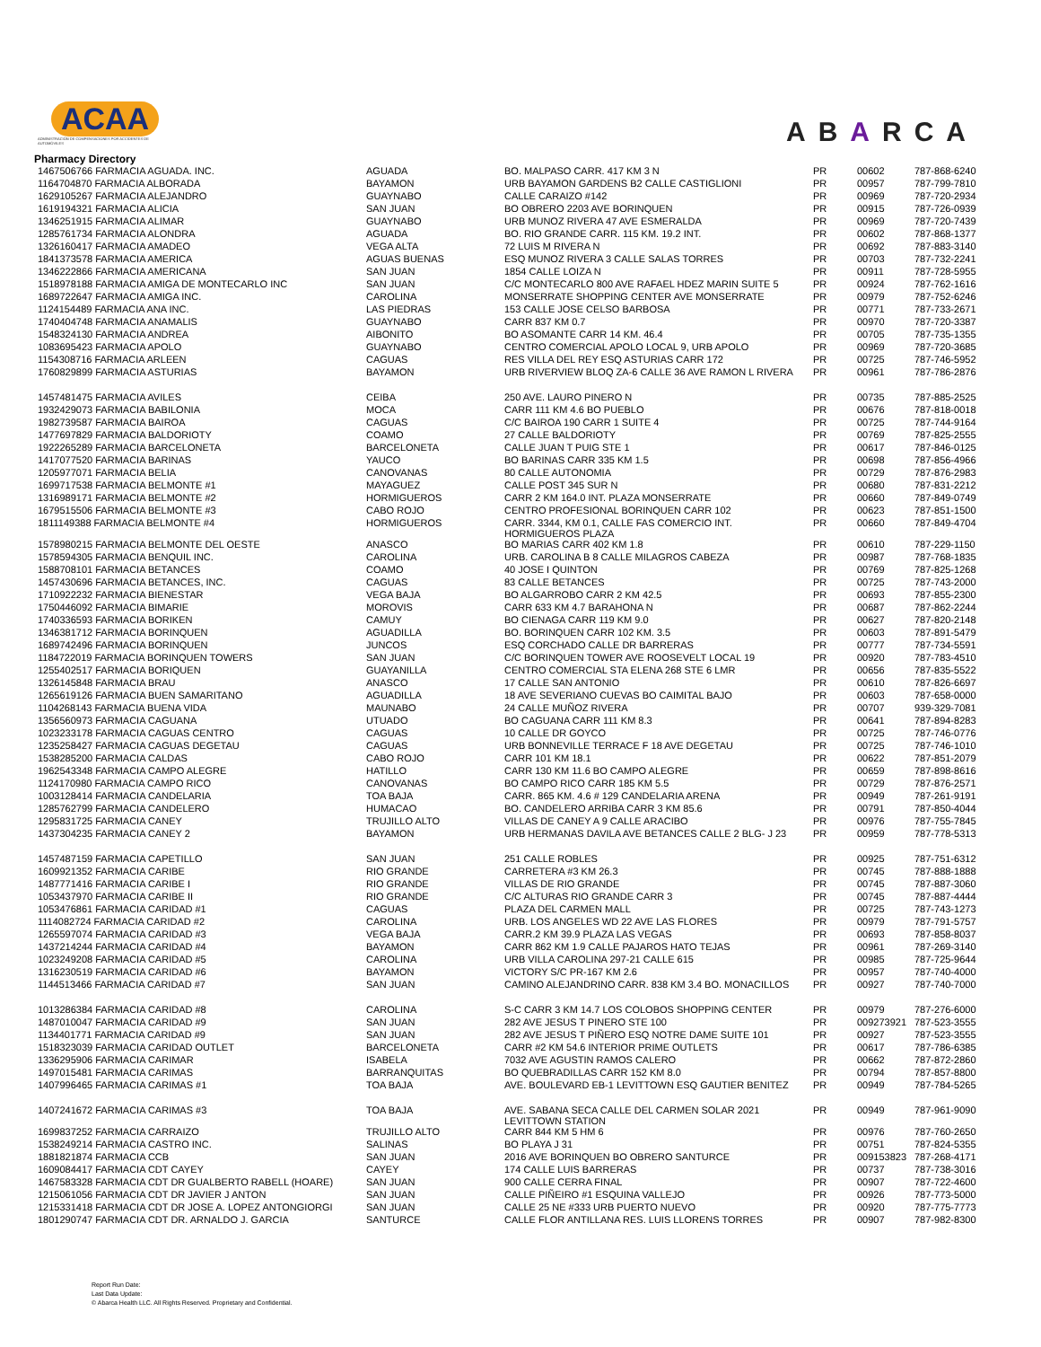ACAA
ADMINISTRACIÓN DE COMPENSACIONES POR ACCIDENTES DE AUTOMÓVILES
ABARCA
Pharmacy Directory
| 1467506766 FARMACIA AGUADA. INC. | AGUADA | BO. MALPASO CARR. 417 KM 3 N | PR | 00602 | 787-868-6240 |
| 1164704870 FARMACIA ALBORADA | BAYAMON | URB BAYAMON GARDENS B2 CALLE CASTIGLIONI | PR | 00957 | 787-799-7810 |
| 1629105267 FARMACIA ALEJANDRO | GUAYNABO | CALLE CARAIZO #142 | PR | 00969 | 787-720-2934 |
| 1619194321 FARMACIA ALICIA | SAN JUAN | BO OBRERO 2203 AVE BORINQUEN | PR | 00915 | 787-726-0939 |
| 1346251915 FARMACIA ALIMAR | GUAYNABO | URB MUNOZ RIVERA 47 AVE ESMERALDA | PR | 00969 | 787-720-7439 |
| 1285761734 FARMACIA ALONDRA | AGUADA | BO. RIO GRANDE CARR. 115 KM. 19.2 INT. | PR | 00602 | 787-868-1377 |
| 1326160417 FARMACIA AMADEO | VEGA ALTA | 72 LUIS M RIVERA N | PR | 00692 | 787-883-3140 |
| 1841373578 FARMACIA AMERICA | AGUAS BUENAS | ESQ MUNOZ RIVERA 3 CALLE SALAS TORRES | PR | 00703 | 787-732-2241 |
| 1346222866 FARMACIA AMERICANA | SAN JUAN | 1854 CALLE LOIZA N | PR | 00911 | 787-728-5955 |
| 1518978188 FARMACIA AMIGA DE MONTECARLO INC | SAN JUAN | C/C MONTECARLO 800 AVE RAFAEL HDEZ MARIN SUITE 5 | PR | 00924 | 787-762-1616 |
| 1689722647 FARMACIA AMIGA INC. | CAROLINA | MONSERRATE SHOPPING CENTER AVE MONSERRATE | PR | 00979 | 787-752-6246 |
| 1124154489 FARMACIA ANA INC. | LAS PIEDRAS | 153 CALLE JOSE CELSO BARBOSA | PR | 00771 | 787-733-2671 |
| 1740404748 FARMACIA ANAMALIS | GUAYNABO | CARR 837 KM 0.7 | PR | 00970 | 787-720-3387 |
| 1548324130 FARMACIA ANDREA | AIBONITO | BO ASOMANTE CARR 14 KM. 46.4 | PR | 00705 | 787-735-1355 |
| 1083695423 FARMACIA APOLO | GUAYNABO | CENTRO COMERCIAL APOLO LOCAL 9, URB APOLO | PR | 00969 | 787-720-3685 |
| 1154308716 FARMACIA ARLEEN | CAGUAS | RES VILLA DEL REY ESQ ASTURIAS CARR 172 | PR | 00725 | 787-746-5952 |
| 1760829899 FARMACIA ASTURIAS | BAYAMON | URB RIVERVIEW BLOQ ZA-6 CALLE 36 AVE RAMON L RIVERA | PR | 00961 | 787-786-2876 |
| 1457481475 FARMACIA AVILES | CEIBA | 250 AVE. LAURO PINERO N | PR | 00735 | 787-885-2525 |
| 1932429073 FARMACIA BABILONIA | MOCA | CARR 111 KM 4.6 BO PUEBLO | PR | 00676 | 787-818-0018 |
| 1982739587 FARMACIA BAIROA | CAGUAS | C/C BAIROA 190 CARR 1 SUITE 4 | PR | 00725 | 787-744-9164 |
| 1477697829 FARMACIA BALDORIOTY | COAMO | 27 CALLE BALDORIOTY | PR | 00769 | 787-825-2555 |
| 1922265289 FARMACIA BARCELONETA | BARCELONETA | CALLE JUAN T PUIG STE 1 | PR | 00617 | 787-846-0125 |
| 1417077520 FARMACIA BARINAS | YAUCO | BO BARINAS CARR 335 KM 1.5 | PR | 00698 | 787-856-4966 |
| 1205977071 FARMACIA BELIA | CANOVANAS | 80 CALLE AUTONOMIA | PR | 00729 | 787-876-2983 |
| 1699717538 FARMACIA BELMONTE #1 | MAYAGUEZ | CALLE POST 345 SUR N | PR | 00680 | 787-831-2212 |
| 1316989171 FARMACIA BELMONTE #2 | HORMIGUEROS | CARR 2 KM 164.0 INT. PLAZA MONSERRATE | PR | 00660 | 787-849-0749 |
| 1679515506 FARMACIA BELMONTE #3 | CABO ROJO | CENTRO PROFESIONAL BORINQUEN CARR 102 | PR | 00623 | 787-851-1500 |
| 1811149388 FARMACIA BELMONTE #4 | HORMIGUEROS | CARR. 3344, KM 0.1, CALLE FAS COMERCIO INT. HORMIGUEROS PLAZA | PR | 00660 | 787-849-4704 |
| 1578980215 FARMACIA BELMONTE DEL OESTE | ANASCO | BO MARIAS CARR 402 KM 1.8 | PR | 00610 | 787-229-1150 |
| 1578594305 FARMACIA BENQUIL INC. | CAROLINA | URB. CAROLINA B 8 CALLE MILAGROS CABEZA | PR | 00987 | 787-768-1835 |
| 1588708101 FARMACIA BETANCES | COAMO | 40 JOSE I QUINTON | PR | 00769 | 787-825-1268 |
| 1457430696 FARMACIA BETANCES, INC. | CAGUAS | 83 CALLE BETANCES | PR | 00725 | 787-743-2000 |
| 1710922232 FARMACIA BIENESTAR | VEGA BAJA | BO ALGARROBO CARR 2 KM 42.5 | PR | 00693 | 787-855-2300 |
| 1750446092 FARMACIA BIMARIE | MOROVIS | CARR 633 KM 4.7 BARAHONA N | PR | 00687 | 787-862-2244 |
| 1740336593 FARMACIA BORIKEN | CAMUY | BO CIENAGA CARR 119 KM 9.0 | PR | 00627 | 787-820-2148 |
| 1346381712 FARMACIA BORINQUEN | AGUADILLA | BO. BORINQUEN CARR 102 KM. 3.5 | PR | 00603 | 787-891-5479 |
| 1689742496 FARMACIA BORINQUEN | JUNCOS | ESQ CORCHADO CALLE DR BARRERAS | PR | 00777 | 787-734-5591 |
| 1184722019 FARMACIA BORINQUEN TOWERS | SAN JUAN | C/C BORINQUEN TOWER AVE ROOSEVELT LOCAL 19 | PR | 00920 | 787-783-4510 |
| 1255402517 FARMACIA BORIQUEN | GUAYANILLA | CENTRO COMERCIAL STA ELENA 268 STE 6 LMR | PR | 00656 | 787-835-5522 |
| 1326145848 FARMACIA BRAU | ANASCO | 17 CALLE SAN ANTONIO | PR | 00610 | 787-826-6697 |
| 1265619126 FARMACIA BUEN SAMARITANO | AGUADILLA | 18 AVE SEVERIANO CUEVAS BO CAIMITAL BAJO | PR | 00603 | 787-658-0000 |
| 1104268143 FARMACIA BUENA VIDA | MAUNABO | 24 CALLE MUÑOZ RIVERA | PR | 00707 | 939-329-7081 |
| 1356560973 FARMACIA CAGUANA | UTUADO | BO CAGUANA CARR 111 KM 8.3 | PR | 00641 | 787-894-8283 |
| 1023233178 FARMACIA CAGUAS CENTRO | CAGUAS | 10 CALLE DR GOYCO | PR | 00725 | 787-746-0776 |
| 1235258427 FARMACIA CAGUAS DEGETAU | CAGUAS | URB BONNEVILLE TERRACE F 18 AVE DEGETAU | PR | 00725 | 787-746-1010 |
| 1538285200 FARMACIA CALDAS | CABO ROJO | CARR 101 KM 18.1 | PR | 00622 | 787-851-2079 |
| 1962543348 FARMACIA CAMPO ALEGRE | HATILLO | CARR 130 KM 11.6 BO CAMPO ALEGRE | PR | 00659 | 787-898-8616 |
| 1124170980 FARMACIA CAMPO RICO | CANOVANAS | BO CAMPO RICO CARR 185 KM 5.5 | PR | 00729 | 787-876-2571 |
| 1003128414 FARMACIA CANDELARIA | TOA BAJA | CARR. 865 KM. 4.6 # 129 CANDELARIA ARENA | PR | 00949 | 787-261-9191 |
| 1285762799 FARMACIA CANDELERO | HUMACAO | BO. CANDELERO ARRIBA CARR 3 KM 85.6 | PR | 00791 | 787-850-4044 |
| 1295831725 FARMACIA CANEY | TRUJILLO ALTO | VILLAS DE CANEY A 9 CALLE ARACIBO | PR | 00976 | 787-755-7845 |
| 1437304235 FARMACIA CANEY 2 | BAYAMON | URB HERMANAS DAVILA AVE BETANCES CALLE 2 BLG- J 23 | PR | 00959 | 787-778-5313 |
| 1457487159 FARMACIA CAPETILLO | SAN JUAN | 251 CALLE ROBLES | PR | 00925 | 787-751-6312 |
| 1609921352 FARMACIA CARIBE | RIO GRANDE | CARRETERA #3 KM 26.3 | PR | 00745 | 787-888-1888 |
| 1487771416 FARMACIA CARIBE I | RIO GRANDE | VILLAS DE RIO GRANDE | PR | 00745 | 787-887-3060 |
| 1053437970 FARMACIA CARIBE II | RIO GRANDE | C/C ALTURAS RIO GRANDE CARR 3 | PR | 00745 | 787-887-4444 |
| 1053476861 FARMACIA CARIDAD #1 | CAGUAS | PLAZA DEL CARMEN MALL | PR | 00725 | 787-743-1273 |
| 1114082724 FARMACIA CARIDAD #2 | CAROLINA | URB. LOS ANGELES WD 22 AVE LAS FLORES | PR | 00979 | 787-791-5757 |
| 1265597074 FARMACIA CARIDAD #3 | VEGA BAJA | CARR.2 KM 39.9 PLAZA LAS VEGAS | PR | 00693 | 787-858-8037 |
| 1437214244 FARMACIA CARIDAD #4 | BAYAMON | CARR 862 KM 1.9 CALLE PAJAROS HATO TEJAS | PR | 00961 | 787-269-3140 |
| 1023249208 FARMACIA CARIDAD #5 | CAROLINA | URB VILLA CAROLINA 297-21 CALLE 615 | PR | 00985 | 787-725-9644 |
| 1316230519 FARMACIA CARIDAD #6 | BAYAMON | VICTORY S/C PR-167 KM 2.6 | PR | 00957 | 787-740-4000 |
| 1144513466 FARMACIA CARIDAD #7 | SAN JUAN | CAMINO ALEJANDRINO CARR. 838 KM 3.4 BO. MONACILLOS | PR | 00927 | 787-740-7000 |
| 1013286384 FARMACIA CARIDAD #8 | CAROLINA | S-C CARR 3 KM 14.7 LOS COLOBOS SHOPPING CENTER | PR | 00979 | 787-276-6000 |
| 1487010047 FARMACIA CARIDAD #9 | SAN JUAN | 282 AVE JESUS T PINERO STE 100 | PR | 009273921 | 787-523-3555 |
| 1134401771 FARMACIA CARIDAD #9 | SAN JUAN | 282 AVE JESUS T PIÑERO ESQ NOTRE DAME SUITE 101 | PR | 00927 | 787-523-3555 |
| 1518323039 FARMACIA CARIDAD OUTLET | BARCELONETA | CARR #2 KM 54.6 INTERIOR PRIME OUTLETS | PR | 00617 | 787-786-6385 |
| 1336295906 FARMACIA CARIMAR | ISABELA | 7032 AVE AGUSTIN RAMOS CALERO | PR | 00662 | 787-872-2860 |
| 1497015481 FARMACIA CARIMAS | BARRANQUITAS | BO QUEBRADILLAS CARR 152 KM 8.0 | PR | 00794 | 787-857-8800 |
| 1407996465 FARMACIA CARIMAS #1 | TOA BAJA | AVE. BOULEVARD EB-1 LEVITTOWN ESQ GAUTIER BENITEZ | PR | 00949 | 787-784-5265 |
| 1407241672 FARMACIA CARIMAS #3 | TOA BAJA | AVE. SABANA SECA CALLE DEL CARMEN SOLAR 2021 LEVITTOWN STATION | PR | 00949 | 787-961-9090 |
| 1699837252 FARMACIA CARRAIZO | TRUJILLO ALTO | CARR 844 KM 5 HM 6 | PR | 00976 | 787-760-2650 |
| 1538249214 FARMACIA CASTRO INC. | SALINAS | BO PLAYA J 31 | PR | 00751 | 787-824-5355 |
| 1881821874 FARMACIA CCB | SAN JUAN | 2016 AVE BORINQUEN BO OBRERO SANTURCE | PR | 009153823 | 787-268-4171 |
| 1609084417 FARMACIA CDT CAYEY | CAYEY | 174 CALLE LUIS BARRERAS | PR | 00737 | 787-738-3016 |
| 1467583328 FARMACIA CDT DR GUALBERTO RABELL (HOARE) | SAN JUAN | 900 CALLE CERRA FINAL | PR | 00907 | 787-722-4600 |
| 1215061056 FARMACIA CDT DR JAVIER J ANTON | SAN JUAN | CALLE PIÑEIRO #1 ESQUINA VALLEJO | PR | 00926 | 787-773-5000 |
| 1215331418 FARMACIA CDT DR JOSE A. LOPEZ ANTONGIORGI | SAN JUAN | CALLE 25 NE #333 URB PUERTO NUEVO | PR | 00920 | 787-775-7773 |
| 1801290747 FARMACIA CDT DR. ARNALDO J. GARCIA | SANTURCE | CALLE FLOR ANTILLANA RES. LUIS LLORENS TORRES | PR | 00907 | 787-982-8300 |
Report Run Date:
Last Data Update:
© Abarca Health LLC. All Rights Reserved. Proprietary and Confidential.